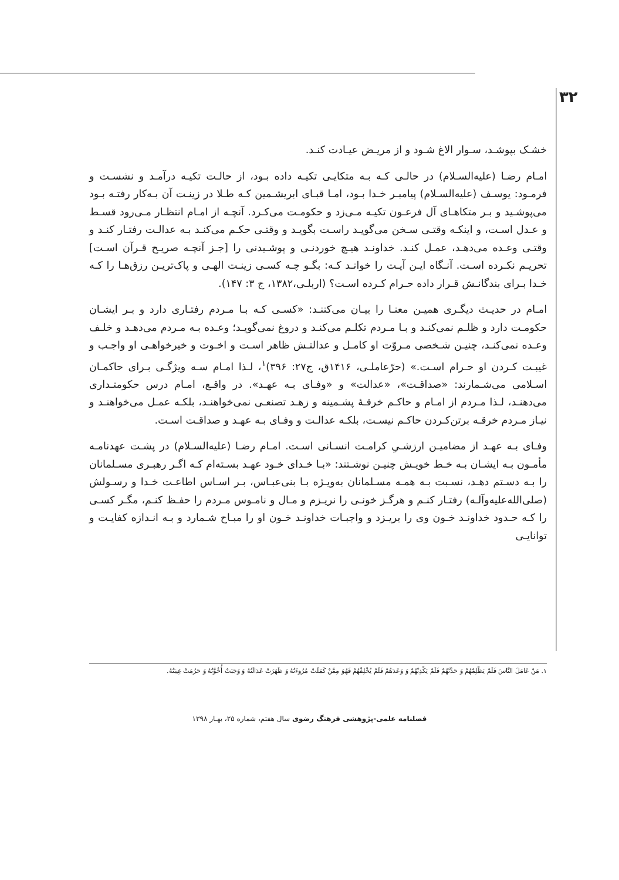۳۲
خشـک بپوشـد، سـوار الاغ شـود و از مریـض عیـادت کنـد.
امـام رضـا (علیه‌السـلام) در حالـی کـه بـه متکایـی تکیـه داده بـود، از حالـت تکیـه درآمـد و نشسـت و فرمـود: یوسـف (علیه‌السـلام) پیامبـر خـدا بـود، امـا قبـای ابریشـمین کـه طـلا در زینـت آن بـه‌کار رفتـه بـود می‌پوشـید و بـر متکاهـای آل فرعـون تکیـه مـی‌زد و حکومـت می‌کـرد. آنچـه از امـام انتظـار مـی‌رود قسـط و عـدل اسـت، و اینکـه وقتـی سـخن می‌گویـد راسـت بگویـد و وقتـی حکـم می‌کنـد بـه عدالـت رفتـار کنـد و وقتـی وعـده می‌دهـد، عمـل کنـد. خداونـد هیـچ خوردنـی و پوشـیدنی را [جـز آنچـه صریـح قـرآن اسـت] تحریـم نکـرده اسـت. آنـگاه ایـن آیـت را خوانـد کـه: بگـو چـه کسـی زینـت الهـی و پاک‌تریـن رزق‌هـا را کـه خـدا بـرای بندگانـش قـرار داده حـرام کـرده اسـت؟ (اربلـی،۱۳۸۲، ج ۳: ۱۴۷).
امـام در حدیـث دیگـری همیـن معنـا را بیـان می‌کننـد: «کسـی کـه بـا مـردم رفتـاری دارد و بـر ایشـان حکومـت دارد و ظلـم نمی‌کنـد و بـا مـردم تکلـم می‌کنـد و دروغ نمی‌گویـد؛ وعـده بـه مـردم می‌دهـد و خلـف وعـده نمی‌کنـد، چنیـن شـخصی مـروّت او کامـل و عدالتـش ظاهر اسـت و اخـوت و خیرخواهـی او واجـب و غیبـت کـردن او حـرام اسـت.» (حرّعاملـی، ۱۴۱۶ق، ج۲۷: ۳۹۶)<sup>۱</sup>، لـذا امـام سـه ویژگـی بـرای حاکمـان اسـلامی می‌شـمارند: «صداقـت»، «عدالت» و «وفـای بـه عهـد». در واقـع، امـام درس حکومتـداری می‌دهنـد، لـذا مـردم از امـام و حاکـم خرقـۀ پشـمینه و زهـد تصنعـی نمی‌خواهنـد، بلکـه عمـل می‌خواهنـد و نیـاز مـردم خرقـه برتن‌کـردن حاکـم نیسـت، بلکـه عدالـت و وفـای بـه عهـد و صداقـت اسـت.
وفـای بـه عهـد از مضامیـن ارزشـیِ کرامـت انسـانی اسـت. امـام رضـا (علیه‌السـلام) در پشـت عهدنامـه مأمـون بـه ایشـان بـه خـط خویـش چنیـن نوشـتند: «بـا خـدای خـود عهـد بسـته‌ام کـه اگـر رهبـری مسـلمانان را بـه دسـتم دهـد، نسـبت بـه همـه مسـلمانان به‌ویـژه بـا بنی‌عبـاس، بـر اسـاس اطاعـت خـدا و رسـولش (صلی‌الله‌علیه‌وآلـه) رفتـار کنـم و هرگـز خونـی را نریـزم و مـال و نامـوس مـردم را حفـظ کنـم، مگـر کسـی را کـه حـدود خداونـد خـون وی را بریـزد و واجبـات خداونـد خـون او را مبـاح شـمارد و بـه انـدازه کفایـت و توانایـی
۱. مَنْ عَامَلَ النَّاسَ فَلَمْ يَظْلِمْهُمْ وَ حَدَّثَهُمْ فَلَمْ يَكْذِبْهُمْ وَ وَعَدَهُمْ فَلَمْ يُخْلِفْهُمْ فَهُوَ مِمَّنْ كَمَلَتْ مُرُوءَتُهُ وَ ظَهَرَتْ عَدَالَتُهُ وَ وَجَبَتْ أُخُوَّتُهُ وَ حَرُمَتْ غِيبَتُهُ.
فصلنامه علمی-پژوهشی فرهنگ رضوی سال هفتم، شماره ۲۵، بهـار ۱۳۹۸